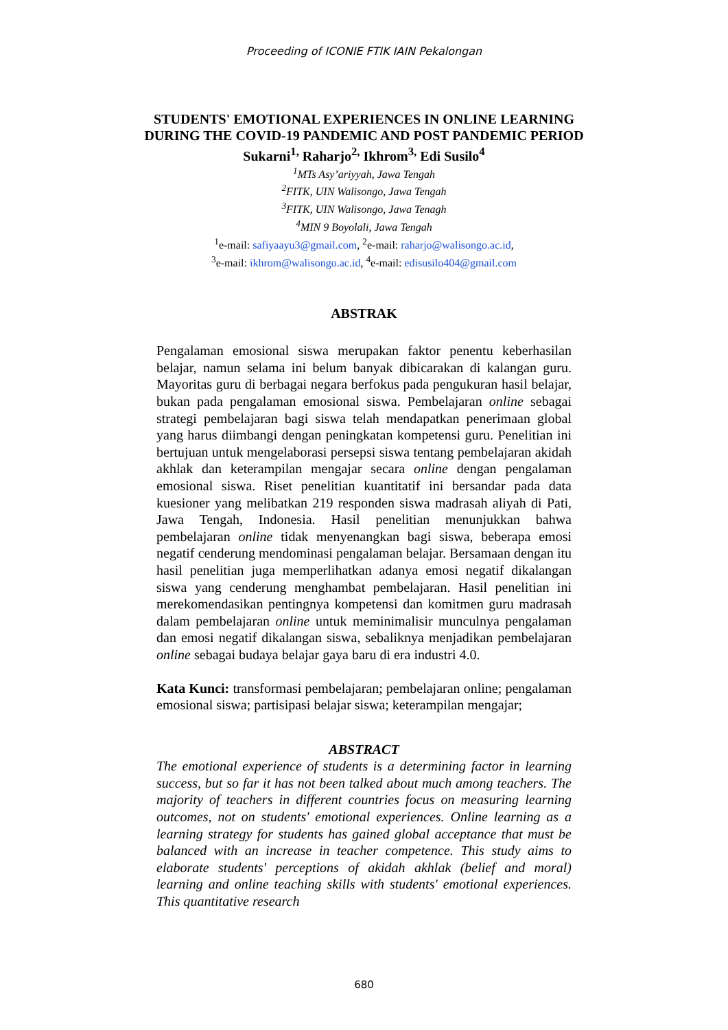Proceeding of ICONIE FTIK IAIN Pekalongan
STUDENTS' EMOTIONAL EXPERIENCES IN ONLINE LEARNING
DURING THE COVID-19 PANDEMIC AND POST PANDEMIC PERIOD
Sukarni<sup>1,</sup> Raharjo<sup>2,</sup> Ikhrom<sup>3,</sup> Edi Susilo<sup>4</sup>
<sup>1</sup> MTs Asy’ariyyah, Jawa Tengah
<sup>2</sup> FITK, UIN Walisongo, Jawa Tengah
<sup>3</sup> FITK, UIN Walisongo, Jawa Tenagh
<sup>4</sup> MIN 9 Boyolali, Jawa Tengah
<sup>1</sup> e-mail: safiyaayu3@gmail.com, <sup>2</sup>e-mail: raharjo@walisongo.ac.id,
<sup>3</sup> e-mail: ikhrom@walisongo.ac.id, <sup>4</sup>e-mail: edisusilo404@gmail.com
ABSTRAK
Pengalaman emosional siswa merupakan faktor penentu keberhasilan belajar, namun selama ini belum banyak dibicarakan di kalangan guru. Mayoritas guru di berbagai negara berfokus pada pengukuran hasil belajar, bukan pada pengalaman emosional siswa. Pembelajaran online sebagai strategi pembelajaran bagi siswa telah mendapatkan penerimaan global yang harus diimbangi dengan peningkatan kompetensi guru. Penelitian ini bertujuan untuk mengelaborasi persepsi siswa tentang pembelajaran akidah akhlak dan keterampilan mengajar secara online dengan pengalaman emosional siswa. Riset penelitian kuantitatif ini bersandar pada data kuesioner yang melibatkan 219 responden siswa madrasah aliyah di Pati, Jawa Tengah, Indonesia. Hasil penelitian menunjukkan bahwa pembelajaran online tidak menyenangkan bagi siswa, beberapa emosi negatif cenderung mendominasi pengalaman belajar. Bersamaan dengan itu hasil penelitian juga memperlihatkan adanya emosi negatif dikalangan siswa yang cenderung menghambat pembelajaran. Hasil penelitian ini merekomendasikan pentingnya kompetensi dan komitmen guru madrasah dalam pembelajaran online untuk meminimalisir munculnya pengalaman dan emosi negatif dikalangan siswa, sebaliknya menjadikan pembelajaran online sebagai budaya belajar gaya baru di era industri 4.0.
Kata Kunci: transformasi pembelajaran; pembelajaran online; pengalaman emosional siswa; partisipasi belajar siswa; keterampilan mengajar;
ABSTRACT
The emotional experience of students is a determining factor in learning success, but so far it has not been talked about much among teachers. The majority of teachers in different countries focus on measuring learning outcomes, not on students' emotional experiences. Online learning as a learning strategy for students has gained global acceptance that must be balanced with an increase in teacher competence. This study aims to elaborate students' perceptions of akidah akhlak (belief and moral) learning and online teaching skills with students' emotional experiences. This quantitative research
680